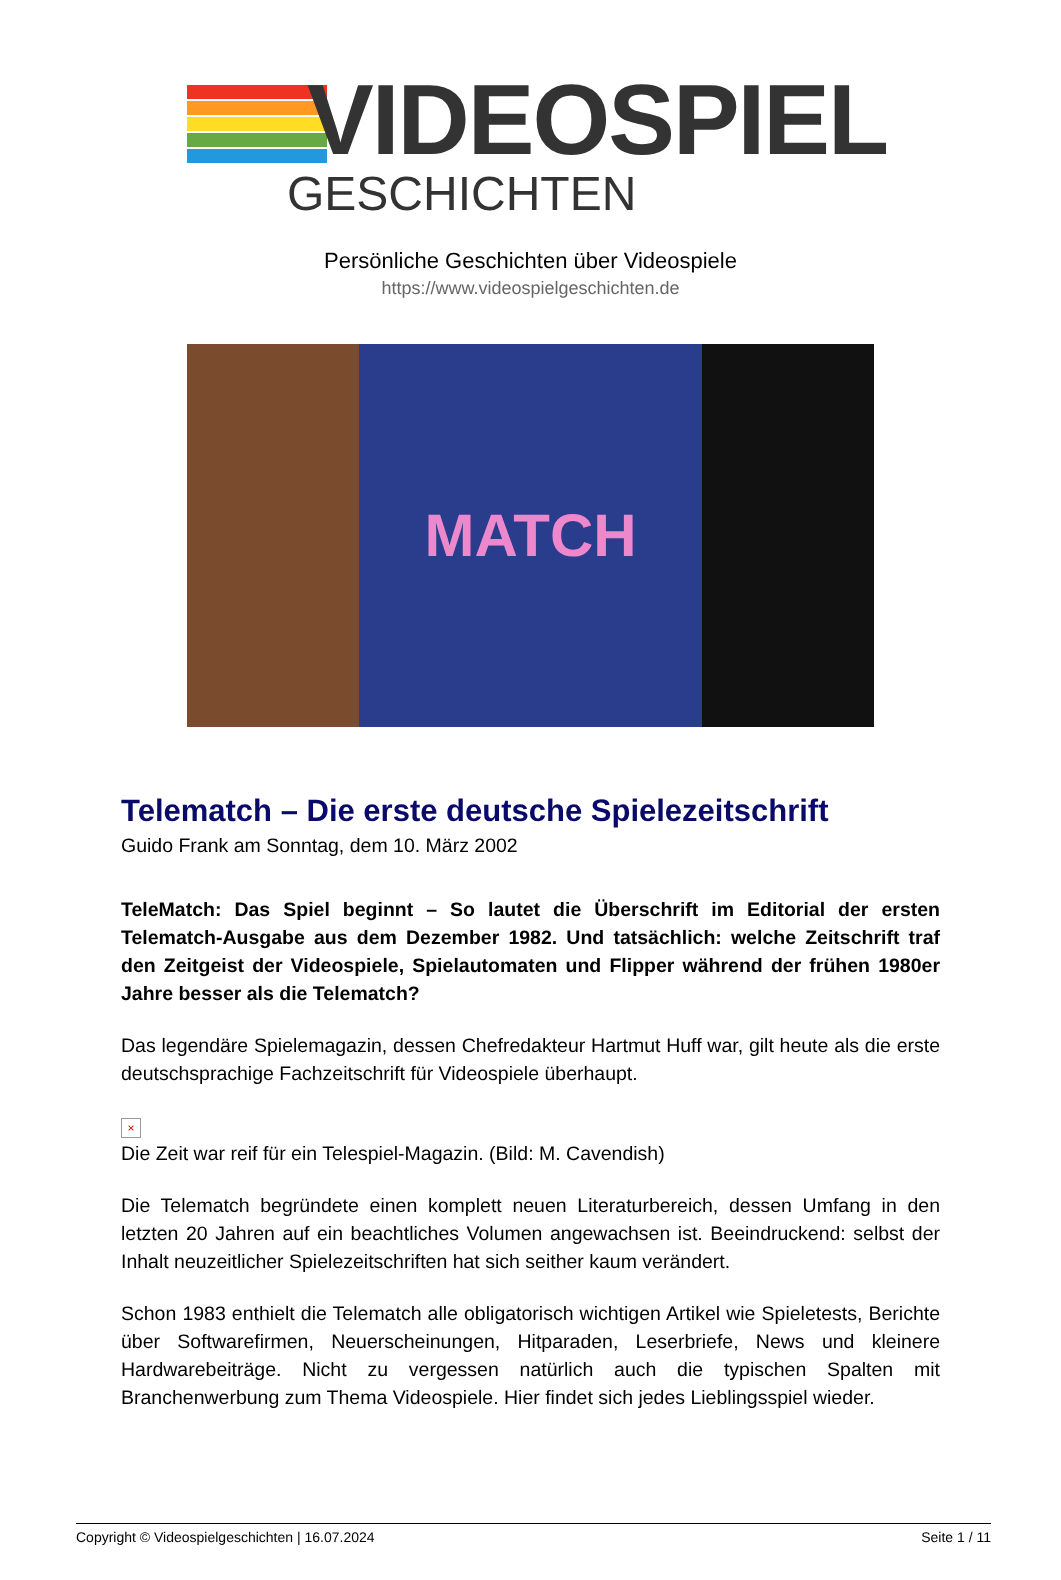VIDEOSPIEL
GESCHICHTEN
Persönliche Geschichten über Videospiele
https://www.videospielgeschichten.de
MATCH
Telematch – Die erste deutsche Spielezeitschrift
Guido Frank am Sonntag, dem 10. März 2002
TeleMatch: Das Spiel beginnt – So lautet die Überschrift im Editorial der ersten Telematch-Ausgabe aus dem Dezember 1982. Und tatsächlich: welche Zeitschrift traf den Zeitgeist der Videospiele, Spielautomaten und Flipper während der frühen 1980er Jahre besser als die Telematch?
Das legendäre Spielemagazin, dessen Chefredakteur Hartmut Huff war, gilt heute als die erste deutschsprachige Fachzeitschrift für Videospiele überhaupt.
×
Die Zeit war reif für ein Telespiel-Magazin. (Bild: M. Cavendish)
Die Telematch begründete einen komplett neuen Literaturbereich, dessen Umfang in den letzten 20 Jahren auf ein beachtliches Volumen angewachsen ist. Beeindruckend: selbst der Inhalt neuzeitlicher Spielezeitschriften hat sich seither kaum verändert.
Schon 1983 enthielt die Telematch alle obligatorisch wichtigen Artikel wie Spieletests, Berichte über Softwarefirmen, Neuerscheinungen, Hitparaden, Leserbriefe, News und kleinere Hardwarebeiträge. Nicht zu vergessen natürlich auch die typischen Spalten mit Branchenwerbung zum Thema Videospiele. Hier findet sich jedes Lieblingsspiel wieder.
Copyright © Videospielgeschichten | 16.07.2024 Seite 1 / 11